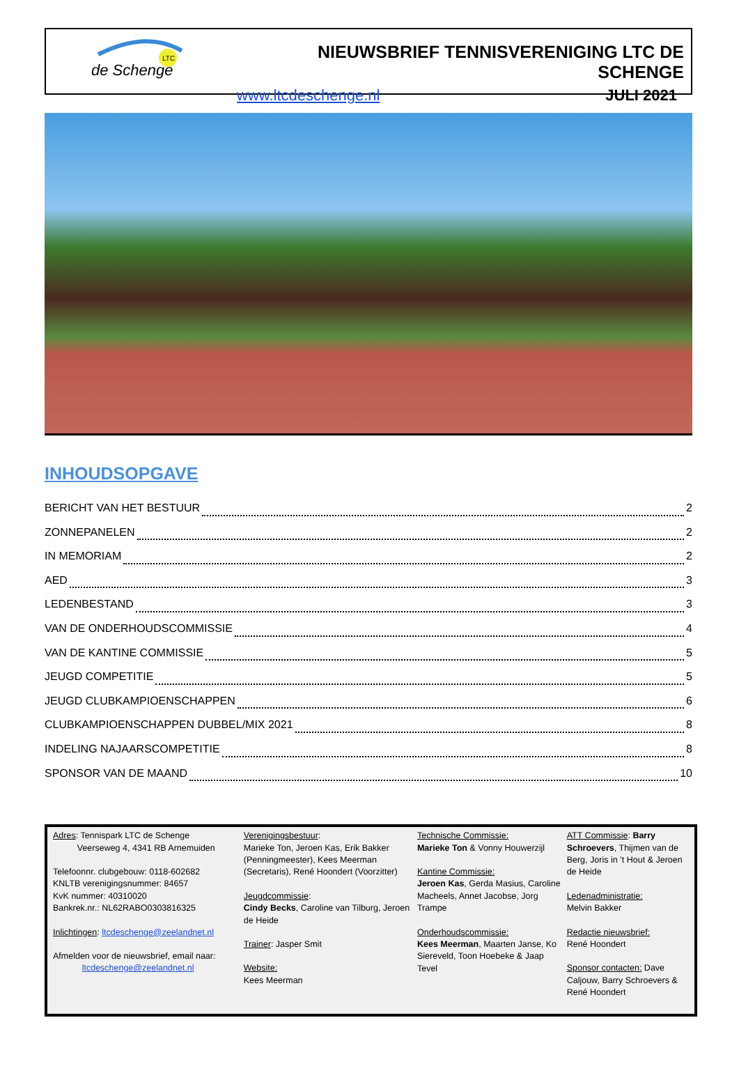LTC
de Schenge
NIEUWSBRIEF TENNISVERENIGING LTC DE SCHENGE
www.ltcdeschenge.nl JULI 2021
INHOUDSOPGAVE
BERICHT VAN HET BESTUUR 2
ZONNEPANELEN 2
IN MEMORIAM 2
AED 3
LEDENBESTAND 3
VAN DE ONDERHOUDSCOMMISSIE 4
VAN DE KANTINE COMMISSIE 5
JEUGD COMPETITIE 5
JEUGD CLUBKAMPIOENSCHAPPEN 6
CLUBKAMPIOENSCHAPPEN DUBBEL/MIX 2021 8
INDELING NAJAARSCOMPETITIE 8
SPONSOR VAN DE MAAND 10
Adres: Tennispark LTC de Schenge
Veerseweg 4, 4341 RB Arnemuiden
Telefoonnr. clubgebouw: 0118-602682
KNLTB verenigingsnummer: 84657
KvK nummer: 40310020
Bankrek.nr.: NL62RABO0303816325
Inlichtingen: ltcdeschenge@zeelandnet.nl
Afmelden voor de nieuwsbrief, email naar:
ltcdeschenge@zeelandnet.nl
Verenigingsbestuur:
Marieke Ton, Jeroen Kas, Erik Bakker (Penningmeester), Kees Meerman (Secretaris), René Hoondert (Voorzitter)
Jeugdcommissie:
Cindy Becks, Caroline van Tilburg, Jeroen de Heide
Trainer: Jasper Smit
Website:
Kees Meerman
Technische Commissie:
Marieke Ton & Vonny Houwerzijl
Kantine Commissie:
Jeroen Kas, Gerda Masius, Caroline Macheels, Annet Jacobse, Jorg Trampe
Onderhoudscommissie:
Kees Meerman, Maarten Janse, Ko Siereveld, Toon Hoebeke & Jaap Tevel
ATT Commissie: Barry Schroevers, Thijmen van de Berg, Joris in ’t Hout & Jeroen de Heide
Ledenadministratie:
Melvin Bakker
Redactie nieuwsbrief:
René Hoondert
Sponsor contacten: Dave Caljouw, Barry Schroevers & René Hoondert